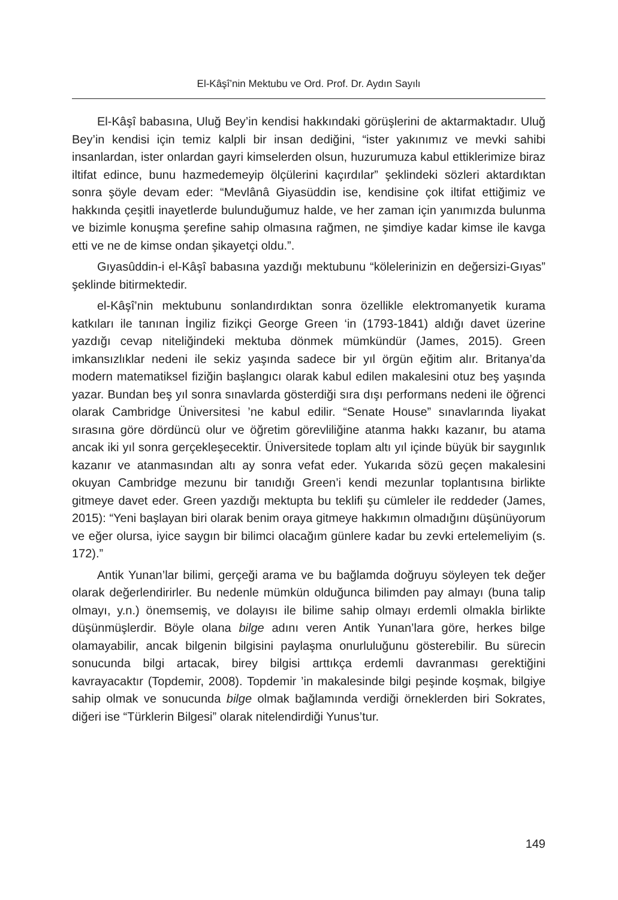El-Kâşî’nin Mektubu ve Ord. Prof. Dr. Aydın Sayılı
El-Kâşî babasına, Uluğ Bey’in kendisi hakkındaki görüşlerini de aktarmaktadır. Uluğ Bey’in kendisi için temiz kalpli bir insan dediğini, “ister yakınımız ve mevki sahibi insanlardan, ister onlardan gayri kimselerden olsun, huzurumuza kabul ettiklerimize biraz iltifat edince, bunu hazmedemeyip ölçülerini kaçırdılar” şeklindeki sözleri aktardıktan sonra şöyle devam eder: “Mevlânâ Giyasüddin ise, kendisine çok iltifat ettiğimiz ve hakkında çeşitli inayetlerde bulunduğumuz halde, ve her zaman için yanımızda bulunma ve bizimle konuşma şerefine sahip olmasına rağmen, ne şimdiye kadar kimse ile kavga etti ve ne de kimse ondan şikayetçi oldu.”.
Gıyasûddin-i el-Kâşî babasına yazdığı mektubunu “kölelerinizin en değersizi-Gıyas” şeklinde bitirmektedir.
el-Kâşî’nin mektubunu sonlandırdıktan sonra özellikle elektromanyetik kurama katkıları ile tanınan İngiliz fizikçi George Green ‘in (1793-1841) aldığı davet üzerine yazdığı cevap niteliğindeki mektuba dönmek mümkündür (James, 2015). Green imkansızlıklar nedeni ile sekiz yaşında sadece bir yıl örgün eğitim alır. Britanya’da modern matematiksel fiziğin başlangıcı olarak kabul edilen makalesini otuz beş yaşında yazar. Bundan beş yıl sonra sınavlarda gösterdiği sıra dışı performans nedeni ile öğrenci olarak Cambridge Üniversitesi ’ne kabul edilir. “Senate House” sınavlarında liyakat sırasına göre dördüncü olur ve öğretim görevliliğine atanma hakkı kazanır, bu atama ancak iki yıl sonra gerçekleşecektir. Üniversitede toplam altı yıl içinde büyük bir saygınlık kazanır ve atanmasından altı ay sonra vefat eder. Yukarıda sözü geçen makalesini okuyan Cambridge mezunu bir tanıdığı Green’i kendi mezunlar toplantısına birlikte gitmeye davet eder. Green yazdığı mektupta bu teklifi şu cümleler ile reddeder (James, 2015): “Yeni başlayan biri olarak benim oraya gitmeye hakkımın olmadığını düşünüyorum ve eğer olursa, iyice saygın bir bilimci olacağım günlere kadar bu zevki ertelemeliyim (s. 172).”
Antik Yunan’lar bilimi, gerçeği arama ve bu bağlamda doğruyu söyleyen tek değer olarak değerlendirirler. Bu nedenle mümkün olduğunca bilimden pay almayı (buna talip olmayı, y.n.) önemsemiş, ve dolayısı ile bilime sahip olmayı erdemli olmakla birlikte düşünmüşlerdir. Böyle olana bilge adını veren Antik Yunan’lara göre, herkes bilge olamayabilir, ancak bilgenin bilgisini paylaşma onurluluğunu gösterebilir. Bu sürecin sonucunda bilgi artacak, birey bilgisi arttıkça erdemli davranması gerektiğini kavrayacaktır (Topdemir, 2008). Topdemir ’in makalesinde bilgi peşinde koşmak, bilgiye sahip olmak ve sonucunda bilge olmak bağlamında verdiği örneklerden biri Sokrates, diğeri ise “Türklerin Bilgesi” olarak nitelendirdiği Yunus’tur.
149